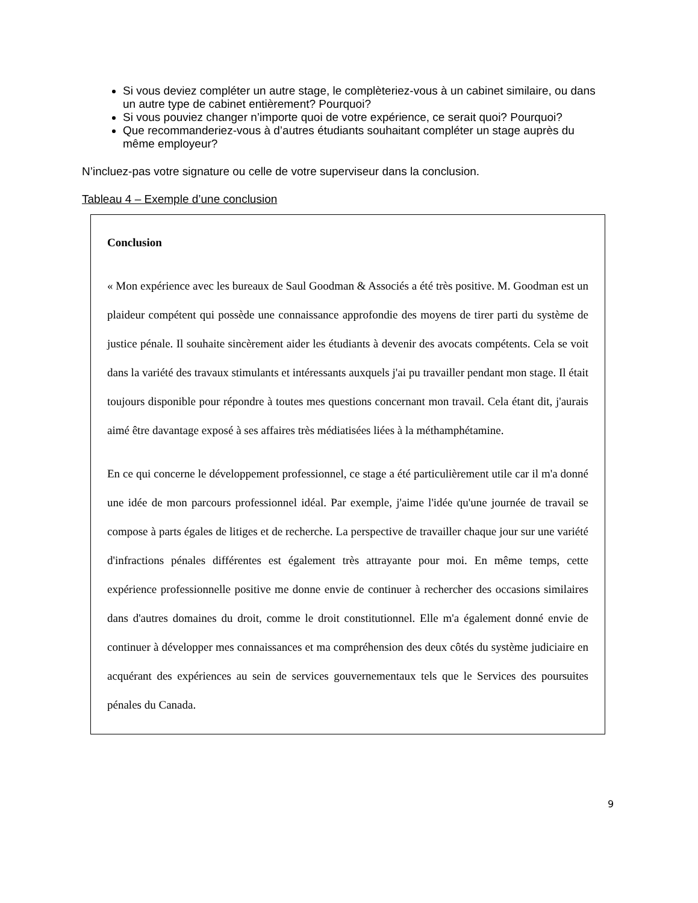Si vous deviez compléter un autre stage, le complèteriez-vous à un cabinet similaire, ou dans un autre type de cabinet entièrement? Pourquoi?
Si vous pouviez changer n’importe quoi de votre expérience, ce serait quoi? Pourquoi?
Que recommanderiez-vous à d’autres étudiants souhaitant compléter un stage auprès du même employeur?
N’incluez-pas votre signature ou celle de votre superviseur dans la conclusion.
Tableau 4 – Exemple d’une conclusion
| Conclusion « Mon expérience avec les bureaux de Saul Goodman & Associés a été très positive. M. Goodman est un plaideur compétent qui possède une connaissance approfondie des moyens de tirer parti du système de justice pénale. Il souhaite sincèrement aider les étudiants à devenir des avocats compétents. Cela se voit dans la variété des travaux stimulants et intéressants auxquels j'ai pu travailler pendant mon stage. Il était toujours disponible pour répondre à toutes mes questions concernant mon travail. Cela étant dit, j'aurais aimé être davantage exposé à ses affaires très médiatisées liées à la méthamphétamine. En ce qui concerne le développement professionnel, ce stage a été particulièrement utile car il m'a donné une idée de mon parcours professionnel idéal. Par exemple, j'aime l'idée qu'une journée de travail se compose à parts égales de litiges et de recherche. La perspective de travailler chaque jour sur une variété d'infractions pénales différentes est également très attrayante pour moi. En même temps, cette expérience professionnelle positive me donne envie de continuer à rechercher des occasions similaires dans d'autres domaines du droit, comme le droit constitutionnel. Elle m'a également donné envie de continuer à développer mes connaissances et ma compréhension des deux côtés du système judiciaire en acquérant des expériences au sein de services gouvernementaux tels que le Services des poursuites pénales du Canada. |
9